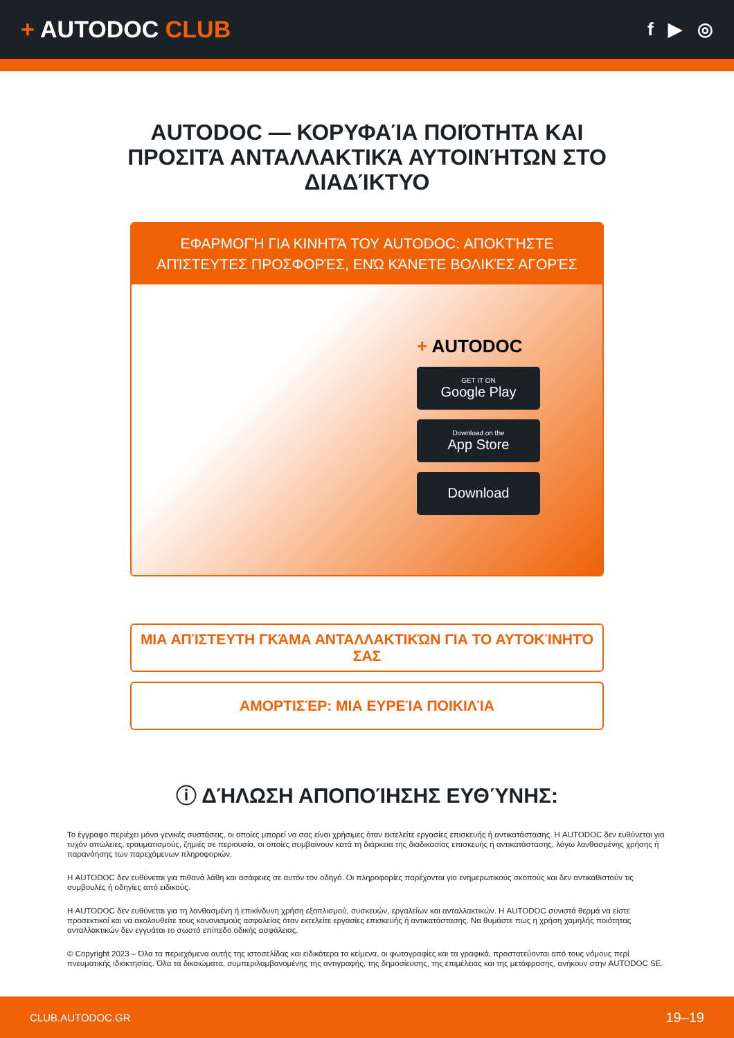+ AUTODOC CLUB
f ▶ ◎
AUTODOC — ΚΟΡΥΦΑΊΑ ΠΟΙΌΤΗΤΑ ΚΑΙ ΠΡΟΣΙΤΆ ΑΝΤΑΛΛΑΚΤΙΚΆ ΑΥΤΟΙΝΉΤΩΝ ΣΤΟ ΔΙΑΔΊΚΤΥΟ
ΕΦΑΡΜΟΓΉ ΓΙΑ ΚΙΝΗΤΆ ΤΟΥ AUTODOC: ΑΠΟΚΤΉΣΤΕ ΑΠΊΣΤΕΥΤΕΣ ΠΡΟΣΦΟΡΈΣ, ΕΝΏ ΚΆΝΕΤΕ ΒΟΛΙΚΈΣ ΑΓΟΡΈΣ
+ AUTODOC
GET IT ON
Google Play
Download on the
App Store
Download
ΜΙΑ ΑΠΊΣΤΕΥΤΗ ΓΚΆΜΑ ΑΝΤΑΛΛΑΚΤΙΚΏΝ ΓΙΑ ΤΟ ΑΥΤΟΚΊΝΗΤΌ ΣΑΣ
ΑΜΟΡΤΙΣΈΡ: ΜΙΑ ΕΥΡΕΊΑ ΠΟΙΚΙΛΊΑ
ⓘ ΔΉΛΩΣΗ ΑΠΟΠΟΊΗΣΗΣ ΕΥΘΎΝΗΣ:
Το έγγραφο περιέχει μόνο γενικές συστάσεις, οι οποίες μπορεί να σας είναι χρήσιμες όταν εκτελείτε εργασίες επισκευής ή αντικατάστασης. Η AUTODOC δεν ευθύνεται για τυχόν απώλειες, τραυματισμούς, ζημιές σε περιουσία, οι οποίες συμβαίνουν κατά τη διάρκεια της διαδικασίας επισκευής ή αντικατάστασης, λόγω λανθασμένης χρήσης ή παρανόησης των παρεχόμενων πληροφοριών.
Η AUTODOC δεν ευθύνεται για πιθανά λάθη και ασάφειες σε αυτόν τον οδηγό. Οι πληροφορίες παρέχονται για ενημερωτικούς σκοπούς και δεν αντικαθιστούν τις συμβουλές ή οδηγίες από ειδικούς.
Η AUTODOC δεν ευθύνεται για τη λανθασμένη ή επικίνδυνη χρήση εξοπλισμού, συσκευών, εργαλείων και ανταλλακτικών. Η AUTODOC συνιστά θερμά να είστε προσεκτικοί και να ακολουθείτε τους κανονισμούς ασφαλείας όταν εκτελείτε εργασίες επισκευής ή αντικατάστασης. Να θυμάστε πως η χρήση χαμηλής ποιότητας ανταλλακτικών δεν εγγυάται το σωστό επίπεδο οδικής ασφάλειας.
© Copyright 2023 – Όλα τα περιεχόμενα αυτής της ιστοσελίδας και ειδικότερα τα κείμενα, οι φωτογραφίες και τα γραφικά, προστατεύονται από τους νόμους περί πνευματικής ιδιοκτησίας. Όλα τα δικαιώματα, συμπεριλαμβανομένης της αντιγραφής, της δημοσίευσης, της επιμέλειας και της μετάφρασης, ανήκουν στην AUTODOC SE.
CLUB.AUTODOC.GR 19–19